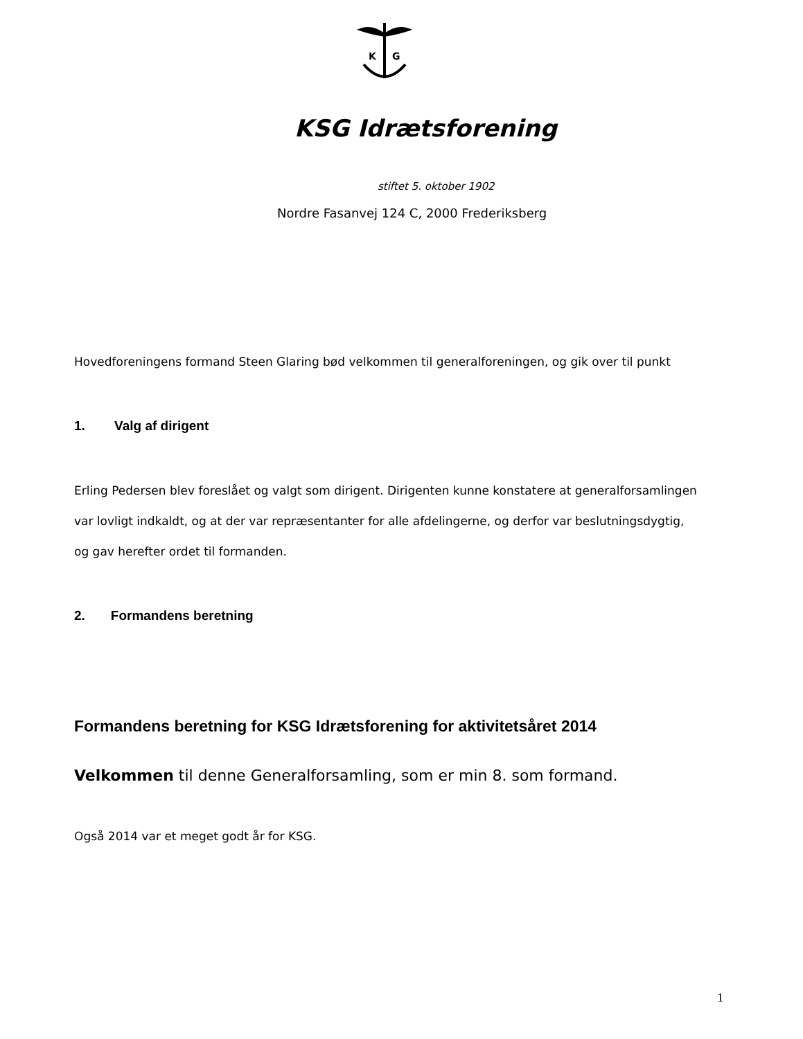K
G
KSG Idrætsforening
stiftet 5. oktober 1902
Nordre Fasanvej 124 C, 2000 Frederiksberg
Hovedforeningens formand Steen Glaring bød velkommen til generalforeningen, og gik over til punkt
1. Valg af dirigent
Erling Pedersen blev foreslået og valgt som dirigent. Dirigenten kunne konstatere at generalforsamlingen var lovligt indkaldt, og at der var repræsentanter for alle afdelingerne, og derfor var beslutningsdygtig, og gav herefter ordet til formanden.
2. Formandens beretning
Formandens beretning for KSG Idrætsforening for aktivitetsåret 2014
Velkommen til denne Generalforsamling, som er min 8. som formand.
Også 2014 var et meget godt år for KSG.
1